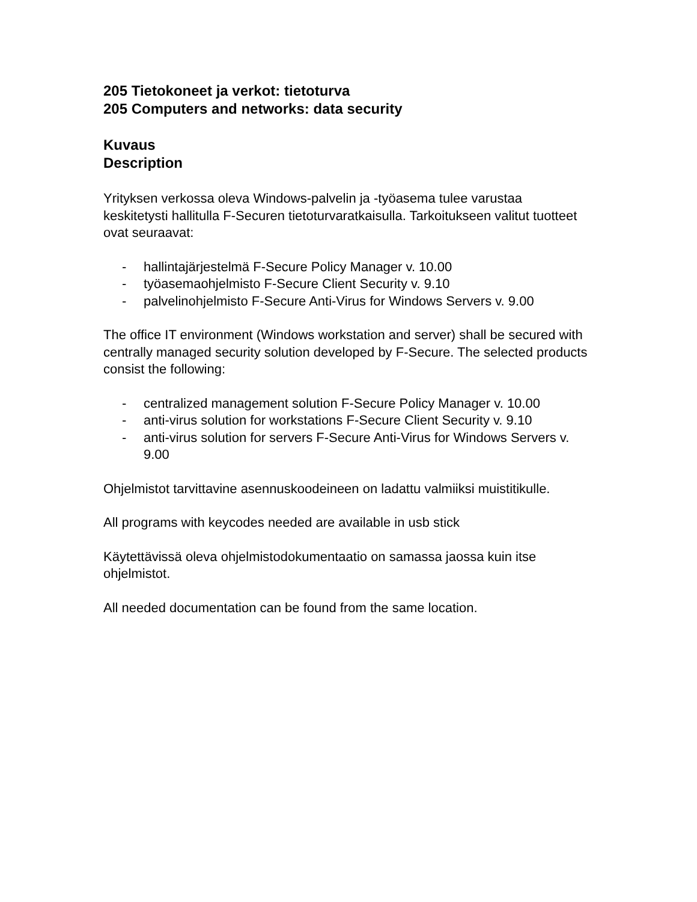205 Tietokoneet ja verkot: tietoturva
205 Computers and networks: data security
Kuvaus
Description
Yrityksen verkossa oleva Windows-palvelin ja -työasema tulee varustaa keskitetysti hallitulla F-Securen tietoturvaratkaisulla. Tarkoitukseen valitut tuotteet ovat seuraavat:
- hallintajärjestelmä F-Secure Policy Manager v. 10.00
- työasemaohjelmisto F-Secure Client Security v. 9.10
- palvelinohjelmisto F-Secure Anti-Virus for Windows Servers v. 9.00
The office IT environment (Windows workstation and server) shall be secured with centrally managed security solution developed by F-Secure. The selected products consist the following:
- centralized management solution F-Secure Policy Manager v. 10.00
- anti-virus solution for workstations F-Secure Client Security v. 9.10
- anti-virus solution for servers F-Secure Anti-Virus for Windows Servers v. 9.00
Ohjelmistot tarvittavine asennuskoodeineen on ladattu valmiiksi muistitikulle.
All programs with keycodes needed are available in usb stick
Käytettävissä oleva ohjelmistodokumentaatio on samassa jaossa kuin itse ohjelmistot.
All needed documentation can be found from the same location.